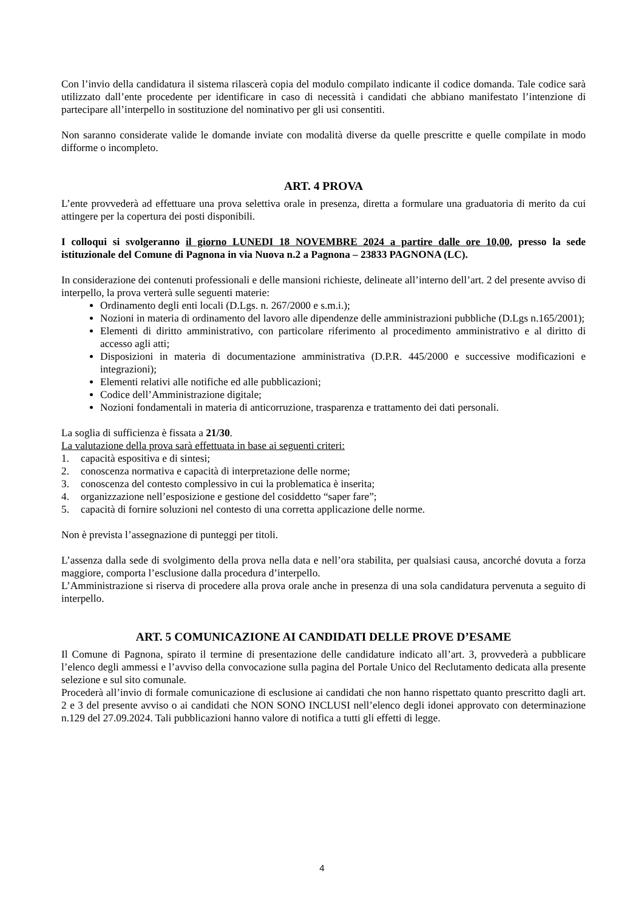Con l’invio della candidatura il sistema rilascerà copia del modulo compilato indicante il codice domanda. Tale codice sarà utilizzato dall’ente procedente per identificare in caso di necessità i candidati che abbiano manifestato l’intenzione di partecipare all’interpello in sostituzione del nominativo per gli usi consentiti.
Non saranno considerate valide le domande inviate con modalità diverse da quelle prescritte e quelle compilate in modo difforme o incompleto.
ART. 4 PROVA
L’ente provvederà ad effettuare una prova selettiva orale in presenza, diretta a formulare una graduatoria di merito da cui attingere per la copertura dei posti disponibili.
I colloqui si svolgeranno il giorno LUNEDI 18 NOVEMBRE 2024 a partire dalle ore 10,00, presso la sede istituzionale del Comune di Pagnona in via Nuova n.2 a Pagnona – 23833 PAGNONA (LC).
In considerazione dei contenuti professionali e delle mansioni richieste, delineate all’interno dell’art. 2 del presente avviso di interpello, la prova verterà sulle seguenti materie:
Ordinamento degli enti locali (D.Lgs. n. 267/2000 e s.m.i.);
Nozioni in materia di ordinamento del lavoro alle dipendenze delle amministrazioni pubbliche (D.Lgs n.165/2001);
Elementi di diritto amministrativo, con particolare riferimento al procedimento amministrativo e al diritto di accesso agli atti;
Disposizioni in materia di documentazione amministrativa (D.P.R. 445/2000 e successive modificazioni e integrazioni);
Elementi relativi alle notifiche ed alle pubblicazioni;
Codice dell’Amministrazione digitale;
Nozioni fondamentali in materia di anticorruzione, trasparenza e trattamento dei dati personali.
La soglia di sufficienza è fissata a 21/30.
La valutazione della prova sarà effettuata in base ai seguenti criteri:
1. capacità espositiva e di sintesi;
2. conoscenza normativa e capacità di interpretazione delle norme;
3. conoscenza del contesto complessivo in cui la problematica è inserita;
4. organizzazione nell’esposizione e gestione del cosiddetto “saper fare”;
5. capacità di fornire soluzioni nel contesto di una corretta applicazione delle norme.
Non è prevista l’assegnazione di punteggi per titoli.
L’assenza dalla sede di svolgimento della prova nella data e nell’ora stabilita, per qualsiasi causa, ancorché dovuta a forza maggiore, comporta l’esclusione dalla procedura d’interpello.
L’Amministrazione si riserva di procedere alla prova orale anche in presenza di una sola candidatura pervenuta a seguito di interpello.
ART. 5 COMUNICAZIONE AI CANDIDATI DELLE PROVE D’ESAME
Il Comune di Pagnona, spirato il termine di presentazione delle candidature indicato all’art. 3, provvederà a pubblicare l’elenco degli ammessi e l’avviso della convocazione sulla pagina del Portale Unico del Reclutamento dedicata alla presente selezione e sul sito comunale.
Procederà all’invio di formale comunicazione di esclusione ai candidati che non hanno rispettato quanto prescritto dagli art. 2 e 3 del presente avviso o ai candidati che NON SONO INCLUSI nell’elenco degli idonei approvato con determinazione n.129 del 27.09.2024. Tali pubblicazioni hanno valore di notifica a tutti gli effetti di legge.
4